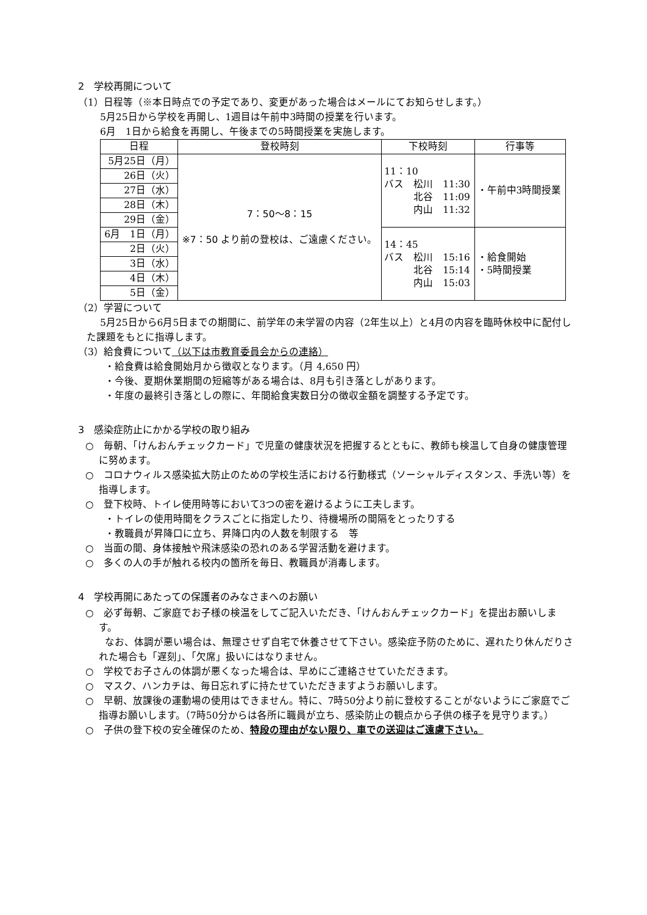2　学校再開について
（1）日程等（※本日時点での予定であり、変更があった場合はメールにてお知らせします。）
5月25日から学校を再開し、1週目は午前中3時間の授業を行います。
6月　1日から給食を再開し、午後までの5時間授業を実施します。
| 日程 | 登校時刻 | 下校時刻 | 行事等 |
| --- | --- | --- | --- |
| 5月25日（月） | 7：50〜8：15 ※7：50 より前の登校は、ご遠慮ください。 | 11：10 バス 松川 11:30 北谷 11:09 内山 11:32 | ・午前中3時間授業 |
| 26日（火） | | | |
| 27日（水） | | | |
| 28日（木） | | | |
| 29日（金） | | | |
| 6月 1日（月） | | 14：45 バス 松川 15:16 北谷 15:14 内山 15:03 | ・給食開始 ・5時間授業 |
| 2日（火） | | | |
| 3日（水） | | | |
| 4日（木） | | | |
| 5日（金） | | | |
（2）学習について
5月25日から6月5日までの期間に、前学年の未学習の内容（2年生以上）と4月の内容を臨時休校中に配付した課題をもとに指導します。
（3）給食費について（以下は市教育委員会からの連絡）
・給食費は給食開始月から徴収となります。（月 4,650 円）
・今後、夏期休業期間の短縮等がある場合は、8月も引き落としがあります。
・年度の最終引き落としの際に、年間給食実数日分の徴収金額を調整する予定です。
3　感染症防止にかかる学校の取り組み
○　毎朝、「けんおんチェックカード」で児童の健康状況を把握するとともに、教師も検温して自身の健康管理に努めます。
○　コロナウィルス感染拡大防止のための学校生活における行動様式（ソーシャルディスタンス、手洗い等）を指導します。
○　登下校時、トイレ使用時等において3つの密を避けるように工夫します。
・トイレの使用時間をクラスごとに指定したり、待機場所の間隔をとったりする
・教職員が昇降口に立ち、昇降口内の人数を制限する　等
○　当面の間、身体接触や飛沫感染の恐れのある学習活動を避けます。
○　多くの人の手が触れる校内の箇所を毎日、教職員が消毒します。
4　学校再開にあたっての保護者のみなさまへのお願い
○　必ず毎朝、ご家庭でお子様の検温をしてご記入いただき、「けんおんチェックカード」を提出お願いします。
　　なお、体調が悪い場合は、無理させず自宅で休養させて下さい。感染症予防のために、遅れたり休んだりされた場合も「遅刻」、「欠席」扱いにはなりません。
○　学校でお子さんの体調が悪くなった場合は、早めにご連絡させていただきます。
○　マスク、ハンカチは、毎日忘れずに持たせていただきますようお願いします。
○　早朝、放課後の運動場の使用はできません。特に、7時50分より前に登校することがないようにご家庭でご指導お願いします。（7時50分からは各所に職員が立ち、感染防止の観点から子供の様子を見守ります。）
○　子供の登下校の安全確保のため、特段の理由がない限り、車での送迎はご遠慮下さい。